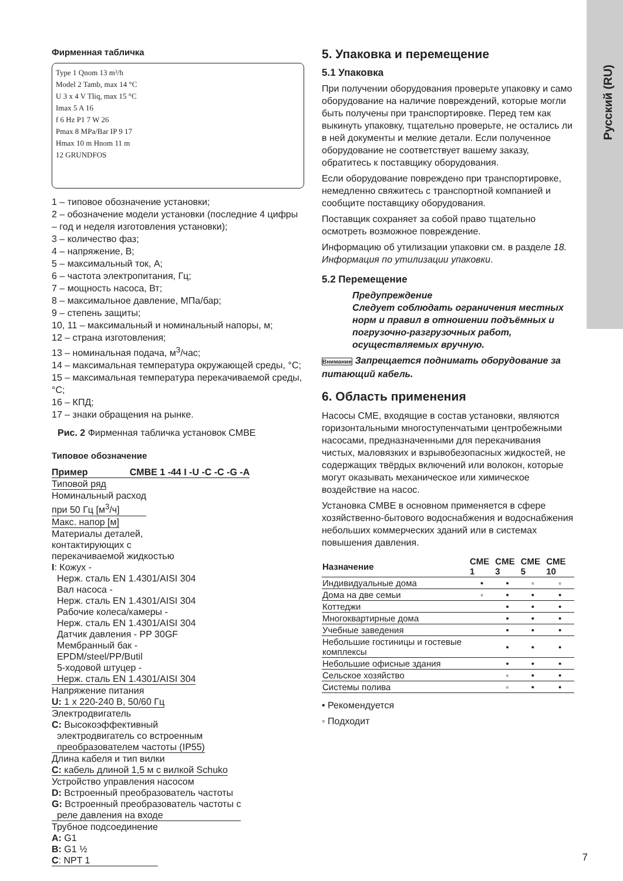Русский (RU)
Фирменная табличка
Type 1 Qnom 13 m³/h
Model 2 Tamb, max 14 °C
U 3 x 4 V Tliq, max 15 °C
Imax 5 A 16
f 6 Hz P1 7 W 26
Pmax 8 MPa/Bar IP 9 17
Hmax 10 m Hnom 11 m
12 GRUNDFOS
1 – типовое обозначение установки;
2 – обозначение модели установки (последние 4 цифры – год и неделя изготовления установки);
3 – количество фаз;
4 – напряжение, В;
5 – максимальный ток, А;
6 – частота электропитания, Гц;
7 – мощность насоса, Вт;
8 – максимальное давление, МПа/бар;
9 – степень защиты;
10, 11 – максимальный и номинальный напоры, м;
12 – страна изготовления;
13 – номинальная подача, м<sup>3</sup>/час;
14 – максимальная температура окружающей среды, °C;
15 – максимальная температура перекачиваемой среды, °C;
16 – КПД;
17 – знаки обращения на рынке.
Рис. 2 Фирменная табличка установок CMBE
Типовое обозначение
Пример CMBE 1 -44 I -U -C -C -G -A
Типовой ряд
Номинальный расход
при 50 Гц [м<sup>3</sup>/ч]
Макс. напор [м]
Материалы деталей,
контактирующих с
перекачиваемой жидкостью
I: Кожух -
Нерж. сталь EN 1.4301/AISI 304
Вал насоса -
Нерж. сталь EN 1.4301/AISI 304
Рабочие колеса/камеры -
Нерж. сталь EN 1.4301/AISI 304
Датчик давления - PP 30GF
Мембранный бак -
EPDM/steel/PP/Butil
5-ходовой штуцер -
Нерж. сталь EN 1.4301/AISI 304
Напряжение питания
U: 1 x 220-240 В, 50/60 Гц
Электродвигатель
C: Высокоэффективный
электродвигатель со встроенным
преобразователем частоты (IP55)
Длина кабеля и тип вилки
C: кабель длиной 1,5 м с вилкой Schuko
Устройство управления насосом
D: Встроенный преобразователь частоты
G: Встроенный преобразователь частоты с
реле давления на входе
Трубное подсоединение
A: G1
B: G1 ½
C: NPT 1
5. Упаковка и перемещение
5.1 Упаковка
При получении оборудования проверьте упаковку и само оборудование на наличие повреждений, которые могли быть получены при транспортировке. Перед тем как выкинуть упаковку, тщательно проверьте, не остались ли в ней документы и мелкие детали. Если полученное оборудование не соответствует вашему заказу, обратитесь к поставщику оборудования.
Если оборудование повреждено при транспортировке, немедленно свяжитесь с транспортной компанией и сообщите поставщику оборудования.
Поставщик сохраняет за собой право тщательно осмотреть возможное повреждение.
Информацию об утилизации упаковки см. в разделе 18. Информация по утилизации упаковки.
5.2 Перемещение
Предупреждение
Следует соблюдать ограничения местных норм и правил в отношении подъёмных и погрузочно-разгрузочных работ, осуществляемых вручную.
Внимание Запрещается поднимать оборудование за питающий кабель.
6. Область применения
Насосы CME, входящие в состав установки, являются горизонтальными многоступенчатыми центробежными насосами, предназначенными для перекачивания чистых, маловязких и взрывобезопасных жидкостей, не содержащих твёрдых включений или волокон, которые могут оказывать механическое или химическое воздействие на насос.
Установка CMBE в основном применяется в сфере хозяйственно-бытового водоснабжения и водоснабжения небольших коммерческих зданий или в системах повышения давления.
| Назначение | CME 1 | CME 3 | CME 5 | CME 10 |
| --- | --- | --- | --- | --- |
| Индивидуальные дома | • | • | ◦ | ◦ |
| Дома на две семьи | ◦ | • | • | • |
| Коттеджи | | • | • | • |
| Многоквартирные дома | | • | • | • |
| Учебные заведения | | • | • | • |
| Небольшие гостиницы и гостевые комплексы | | • | • | • |
| Небольшие офисные здания | | • | • | • |
| Сельское хозяйство | | ◦ | • | • |
| Системы полива | | ◦ | • | • |
• Рекомендуется
◦ Подходит
7